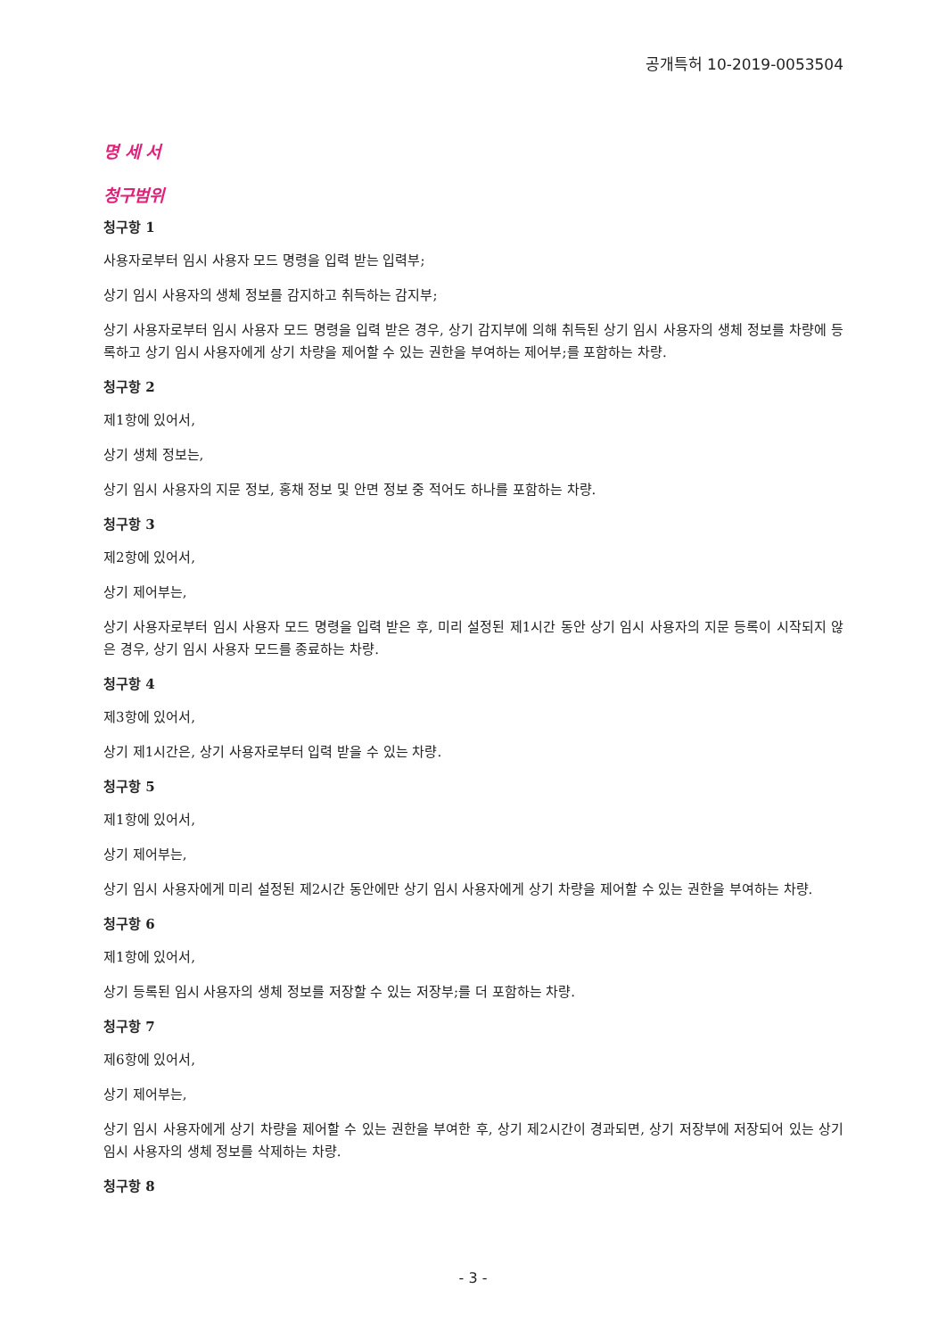공개특허 10-2019-0053504
명 세 서
청구범위
청구항 1
사용자로부터 임시 사용자 모드 명령을 입력 받는 입력부;
상기 임시 사용자의 생체 정보를 감지하고 취득하는 감지부;
상기 사용자로부터 임시 사용자 모드 명령을 입력 받은 경우, 상기 감지부에 의해 취득된 상기 임시 사용자의 생체 정보를 차량에 등록하고 상기 임시 사용자에게 상기 차량을 제어할 수 있는 권한을 부여하는 제어부;를 포함하는 차량.
청구항 2
제1항에 있어서,
상기 생체 정보는,
상기 임시 사용자의 지문 정보, 홍채 정보 및 안면 정보 중 적어도 하나를 포함하는 차량.
청구항 3
제2항에 있어서,
상기 제어부는,
상기 사용자로부터 임시 사용자 모드 명령을 입력 받은 후, 미리 설정된 제1시간 동안 상기 임시 사용자의 지문 등록이 시작되지 않은 경우, 상기 임시 사용자 모드를 종료하는 차량.
청구항 4
제3항에 있어서,
상기 제1시간은, 상기 사용자로부터 입력 받을 수 있는 차량.
청구항 5
제1항에 있어서,
상기 제어부는,
상기 임시 사용자에게 미리 설정된 제2시간 동안에만 상기 임시 사용자에게 상기 차량을 제어할 수 있는 권한을 부여하는 차량.
청구항 6
제1항에 있어서,
상기 등록된 임시 사용자의 생체 정보를 저장할 수 있는 저장부;를 더 포함하는 차량.
청구항 7
제6항에 있어서,
상기 제어부는,
상기 임시 사용자에게 상기 차량을 제어할 수 있는 권한을 부여한 후, 상기 제2시간이 경과되면, 상기 저장부에 저장되어 있는 상기 임시 사용자의 생체 정보를 삭제하는 차량.
청구항 8
- 3 -